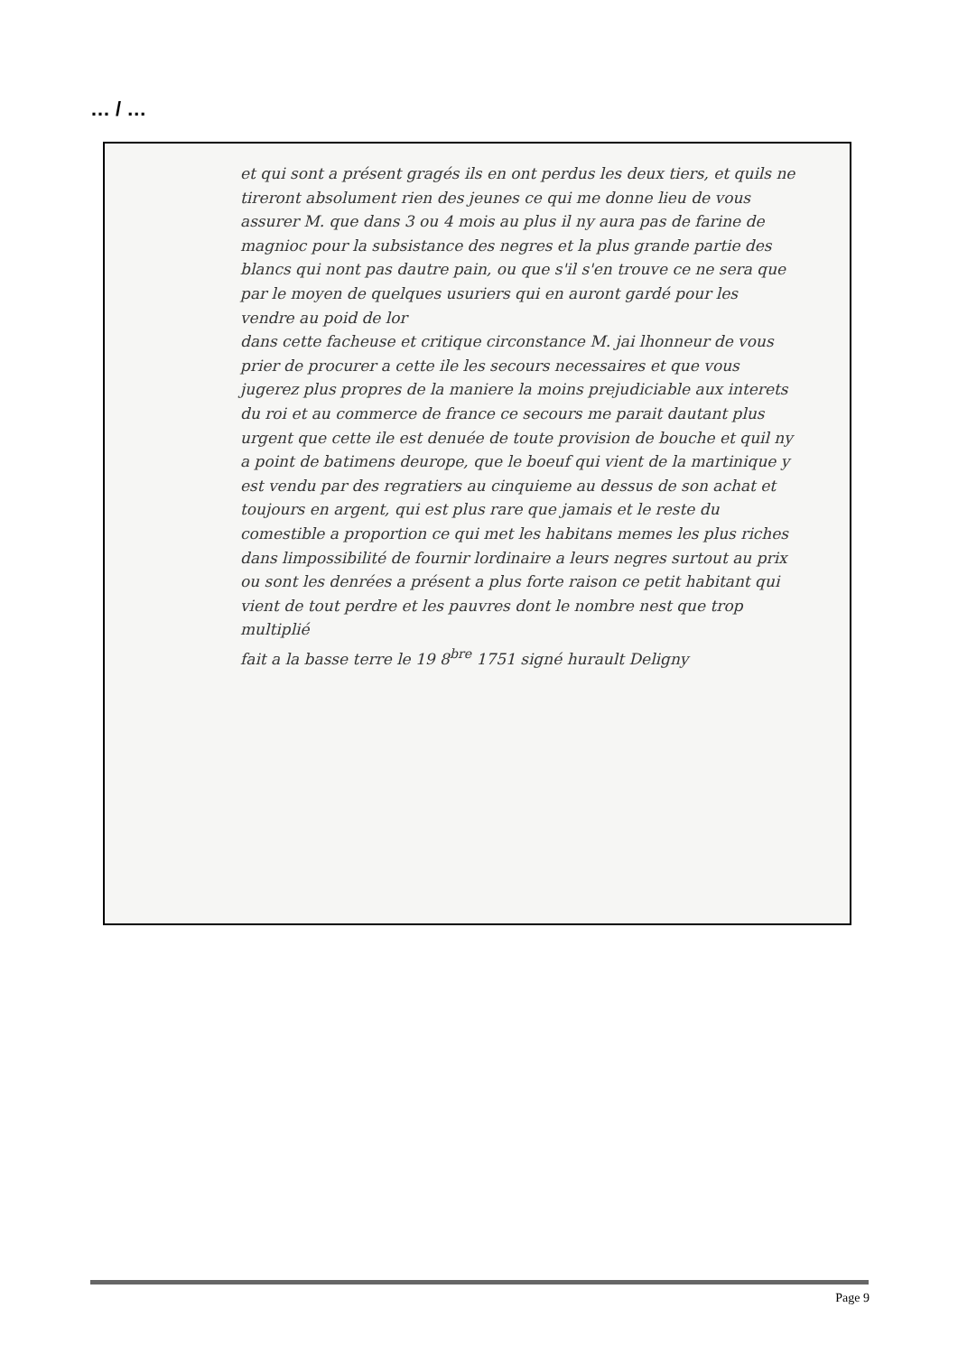… / …
et qui sont a présent gragés ils en ont perdus les deux tiers, et quils ne tireront absolument rien des jeunes ce qui me donne lieu de vous assurer M. que dans 3 ou 4 mois au plus il ny aura pas de farine de magnioc pour la subsistance des negres et la plus grande partie des blancs qui nont pas dautre pain, ou que s'il s'en trouve ce ne sera que par le moyen de quelques usuriers qui en auront gardé pour les vendre au poid de lor
dans cette facheuse et critique circonstance M. jai lhonneur de vous prier de procurer a cette ile les secours necessaires et que vous jugerez plus propres de la maniere la moins prejudiciable aux interets du roi et au commerce de france ce secours me parait dautant plus urgent que cette ile est denuée de toute provision de bouche et quil ny a point de batimens deurope, que le boeuf qui vient de la martinique y est vendu par des regratiers au cinquieme au dessus de son achat et toujours en argent, qui est plus rare que jamais et le reste du comestible a proportion ce qui met les habitans memes les plus riches dans limpossibilité de fournir lordinaire a leurs negres surtout au prix ou sont les denrées a présent a plus forte raison ce petit habitant qui vient de tout perdre et les pauvres dont le nombre nest que trop multiplié
fait a la basse terre le 19 8<sup>bre</sup> 1751 signé hurault Deligny
Page 9